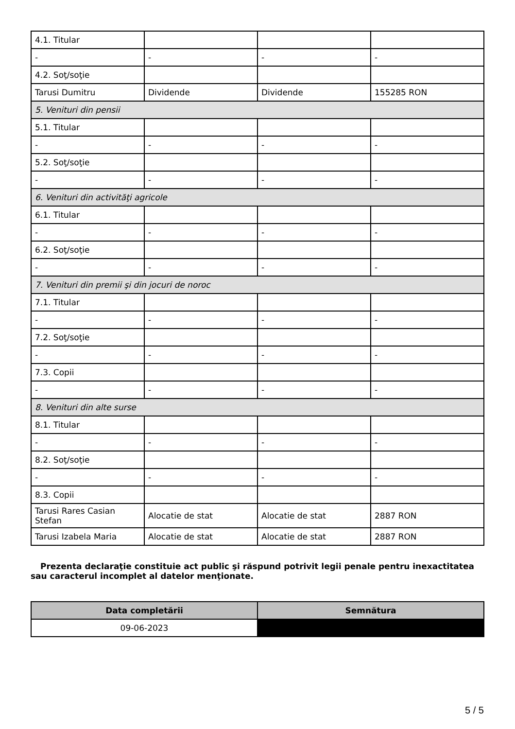| 4.1. Titular | | | |
| - | - | - | - |
| 4.2. Soţ/soţie | | | |
| Tarusi Dumitru | Dividende | Dividende | 155285 RON |
| 5. Venituri din pensii | | | |
| 5.1. Titular | | | |
| - | - | - | - |
| 5.2. Soţ/soţie | | | |
| - | - | - | - |
| 6. Venituri din activităţi agricole | | | |
| 6.1. Titular | | | |
| - | - | - | - |
| 6.2. Soţ/soţie | | | |
| - | - | - | - |
| 7. Venituri din premii şi din jocuri de noroc | | | |
| 7.1. Titular | | | |
| - | - | - | - |
| 7.2. Soţ/soţie | | | |
| - | - | - | - |
| 7.3. Copii | | | |
| - | - | - | - |
| 8. Venituri din alte surse | | | |
| 8.1. Titular | | | |
| - | - | - | - |
| 8.2. Soţ/soţie | | | |
| - | - | - | - |
| 8.3. Copii | | | |
| Tarusi Rares Casian Stefan | Alocatie de stat | Alocatie de stat | 2887 RON |
| Tarusi Izabela Maria | Alocatie de stat | Alocatie de stat | 2887 RON |
Prezenta declaraţie constituie act public şi răspund potrivit legii penale pentru inexactitatea sau caracterul incomplet al datelor menţionate.
| Data completării | Semnătura |
| --- | --- |
| 09-06-2023 | |
5 / 5